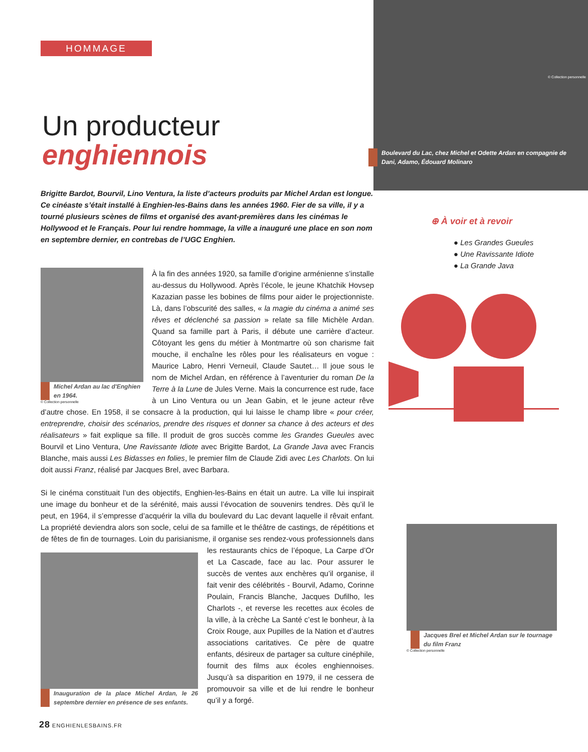HOMMAGE
Un producteur
enghiennois
Brigitte Bardot, Bourvil, Lino Ventura, la liste d’acteurs produits par Michel Ardan est longue. Ce cinéaste s’était installé à Enghien-les-Bains dans les années 1960. Fier de sa ville, il y a tourné plusieurs scènes de films et organisé des avant-premières dans les cinémas le Hollywood et le Français. Pour lui rendre hommage, la ville a inauguré une place en son nom en septembre dernier, en contrebas de l’UGC Enghien.
Michel Ardan au lac d'Enghien en 1964.
© Collection personnelle
À la fin des années 1920, sa famille d’origine arménienne s’installe au-dessus du Hollywood. Après l’école, le jeune Khatchik Hovsep Kazazian passe les bobines de films pour aider le projectionniste. Là, dans l’obscurité des salles, « la magie du cinéma a animé ses rêves et déclenché sa passion » relate sa fille Michèle Ardan. Quand sa famille part à Paris, il débute une carrière d’acteur. Côtoyant les gens du métier à Montmartre où son charisme fait mouche, il enchaîne les rôles pour les réalisateurs en vogue : Maurice Labro, Henri Verneuil, Claude Sautet… Il joue sous le nom de Michel Ardan, en référence à l’aventurier du roman De la Terre à la Lune de Jules Verne. Mais la concurrence est rude, face à un Lino Ventura ou un Jean Gabin, et le jeune acteur rêve d’autre chose. En 1958, il se consacre à la production, qui lui laisse le champ libre « pour créer, entreprendre, choisir des scénarios, prendre des risques et donner sa chance à des acteurs et des réalisateurs » fait explique sa fille. Il produit de gros succès comme les Grandes Gueules avec Bourvil et Lino Ventura, Une Ravissante Idiote avec Brigitte Bardot, La Grande Java avec Francis Blanche, mais aussi Les Bidasses en folies, le premier film de Claude Zidi avec Les Charlots. On lui doit aussi Franz, réalisé par Jacques Brel, avec Barbara.
Si le cinéma constituait l’un des objectifs, Enghien-les-Bains en était un autre. La ville lui inspirait une image du bonheur et de la sérénité, mais aussi l’évocation de souvenirs tendres. Dès qu’il le peut, en 1964, il s’empresse d’acquérir la villa du boulevard du Lac devant laquelle il rêvait enfant. La propriété deviendra alors son socle, celui de sa famille et le théâtre de castings, de répétitions et de fêtes de fin de tournages. Loin du parisianisme, il organise ses rendez-vous professionnels dans
Inauguration de la place Michel Ardan, le 26 septembre dernier en présence de ses enfants.
les restaurants chics de l’époque, La Carpe d’Or et La Cascade, face au lac. Pour assurer le succès de ventes aux enchères qu’il organise, il fait venir des célébrités - Bourvil, Adamo, Corinne Poulain, Francis Blanche, Jacques Dufilho, les Charlots -, et reverse les recettes aux écoles de la ville, à la crèche La Santé c’est le bonheur, à la Croix Rouge, aux Pupilles de la Nation et d’autres associations caritatives. Ce père de quatre enfants, désireux de partager sa culture cinéphile, fournit des films aux écoles enghiennoises. Jusqu’à sa disparition en 1979, il ne cessera de promouvoir sa ville et de lui rendre le bonheur qu’il y a forgé.
Boulevard du Lac, chez Michel et Odette Ardan en compagnie de Dani, Adamo, Édouard Molinaro
© Collection personnelle
⊕ À voir et à revoir
● Les Grandes Gueules
● Une Ravissante Idiote
● La Grande Java
Jacques Brel et Michel Ardan sur le tournage du film Franz
© Collection personnelle
28 ENGHIENLESBAINS.FR